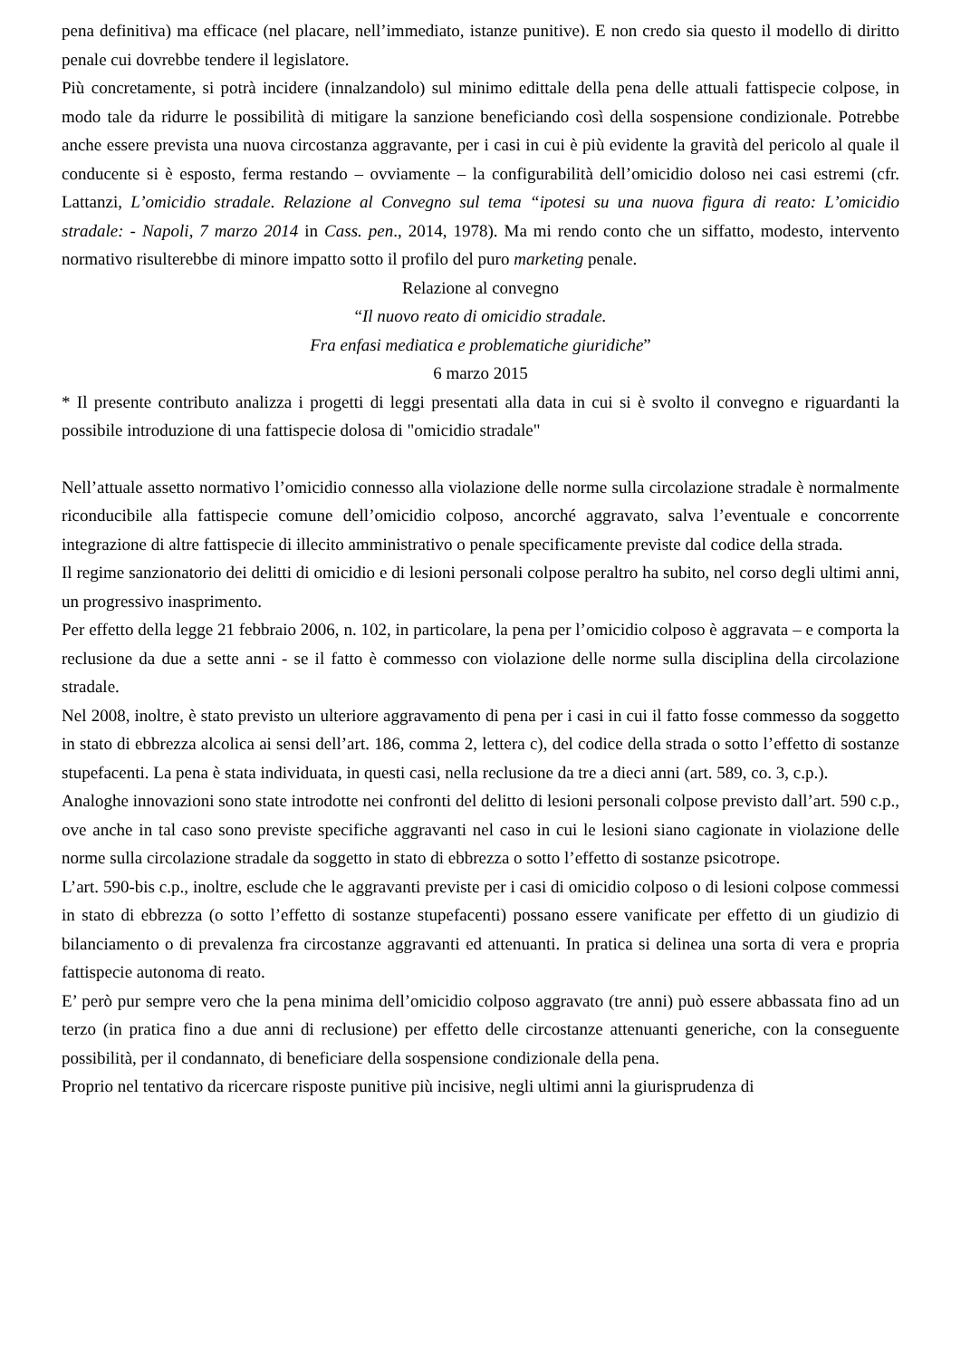pena definitiva) ma efficace (nel placare, nell’immediato, istanze punitive). E non credo sia questo il modello di diritto penale cui dovrebbe tendere il legislatore.
Più concretamente, si potrà incidere (innalzandolo) sul minimo edittale della pena delle attuali fattispecie colpose, in modo tale da ridurre le possibilità di mitigare la sanzione beneficiando così della sospensione condizionale. Potrebbe anche essere prevista una nuova circostanza aggravante, per i casi in cui è più evidente la gravità del pericolo al quale il conducente si è esposto, ferma restando – ovviamente – la configurabilità dell’omicidio doloso nei casi estremi (cfr. Lattanzi, L’omicidio stradale. Relazione al Convegno sul tema “ipotesi su una nuova figura di reato: L’omicidio stradale: - Napoli, 7 marzo 2014 in Cass. pen., 2014, 1978). Ma mi rendo conto che un siffatto, modesto, intervento normativo risulterebbe di minore impatto sotto il profilo del puro marketing penale.
Relazione al convegno
“Il nuovo reato di omicidio stradale.
Fra enfasi mediatica e problematiche giuridiche”
6 marzo 2015
* Il presente contributo analizza i progetti di leggi presentati alla data in cui si è svolto il convegno e riguardanti la possibile introduzione di una fattispecie dolosa di "omicidio stradale"
Nell’attuale assetto normativo l’omicidio connesso alla violazione delle norme sulla circolazione stradale è normalmente riconducibile alla fattispecie comune dell’omicidio colposo, ancorché aggravato, salva l’eventuale e concorrente integrazione di altre fattispecie di illecito amministrativo o penale specificamente previste dal codice della strada.
Il regime sanzionatorio dei delitti di omicidio e di lesioni personali colpose peraltro ha subito, nel corso degli ultimi anni, un progressivo inasprimento.
Per effetto della legge 21 febbraio 2006, n. 102, in particolare, la pena per l’omicidio colposo è aggravata – e comporta la reclusione da due a sette anni - se il fatto è commesso con violazione delle norme sulla disciplina della circolazione stradale.
Nel 2008, inoltre, è stato previsto un ulteriore aggravamento di pena per i casi in cui il fatto fosse commesso da soggetto in stato di ebbrezza alcolica ai sensi dell’art. 186, comma 2, lettera c), del codice della strada o sotto l’effetto di sostanze stupefacenti. La pena è stata individuata, in questi casi, nella reclusione da tre a dieci anni (art. 589, co. 3, c.p.).
Analoghe innovazioni sono state introdotte nei confronti del delitto di lesioni personali colpose previsto dall’art. 590 c.p., ove anche in tal caso sono previste specifiche aggravanti nel caso in cui le lesioni siano cagionate in violazione delle norme sulla circolazione stradale da soggetto in stato di ebbrezza o sotto l’effetto di sostanze psicotrope.
L’art. 590-bis c.p., inoltre, esclude che le aggravanti previste per i casi di omicidio colposo o di lesioni colpose commessi in stato di ebbrezza (o sotto l’effetto di sostanze stupefacenti) possano essere vanificate per effetto di un giudizio di bilanciamento o di prevalenza fra circostanze aggravanti ed attenuanti. In pratica si delinea una sorta di vera e propria fattispecie autonoma di reato.
E’ però pur sempre vero che la pena minima dell’omicidio colposo aggravato (tre anni) può essere abbassata fino ad un terzo (in pratica fino a due anni di reclusione) per effetto delle circostanze attenuanti generiche, con la conseguente possibilità, per il condannato, di beneficiare della sospensione condizionale della pena.
Proprio nel tentativo da ricercare risposte punitive più incisive, negli ultimi anni la giurisprudenza di